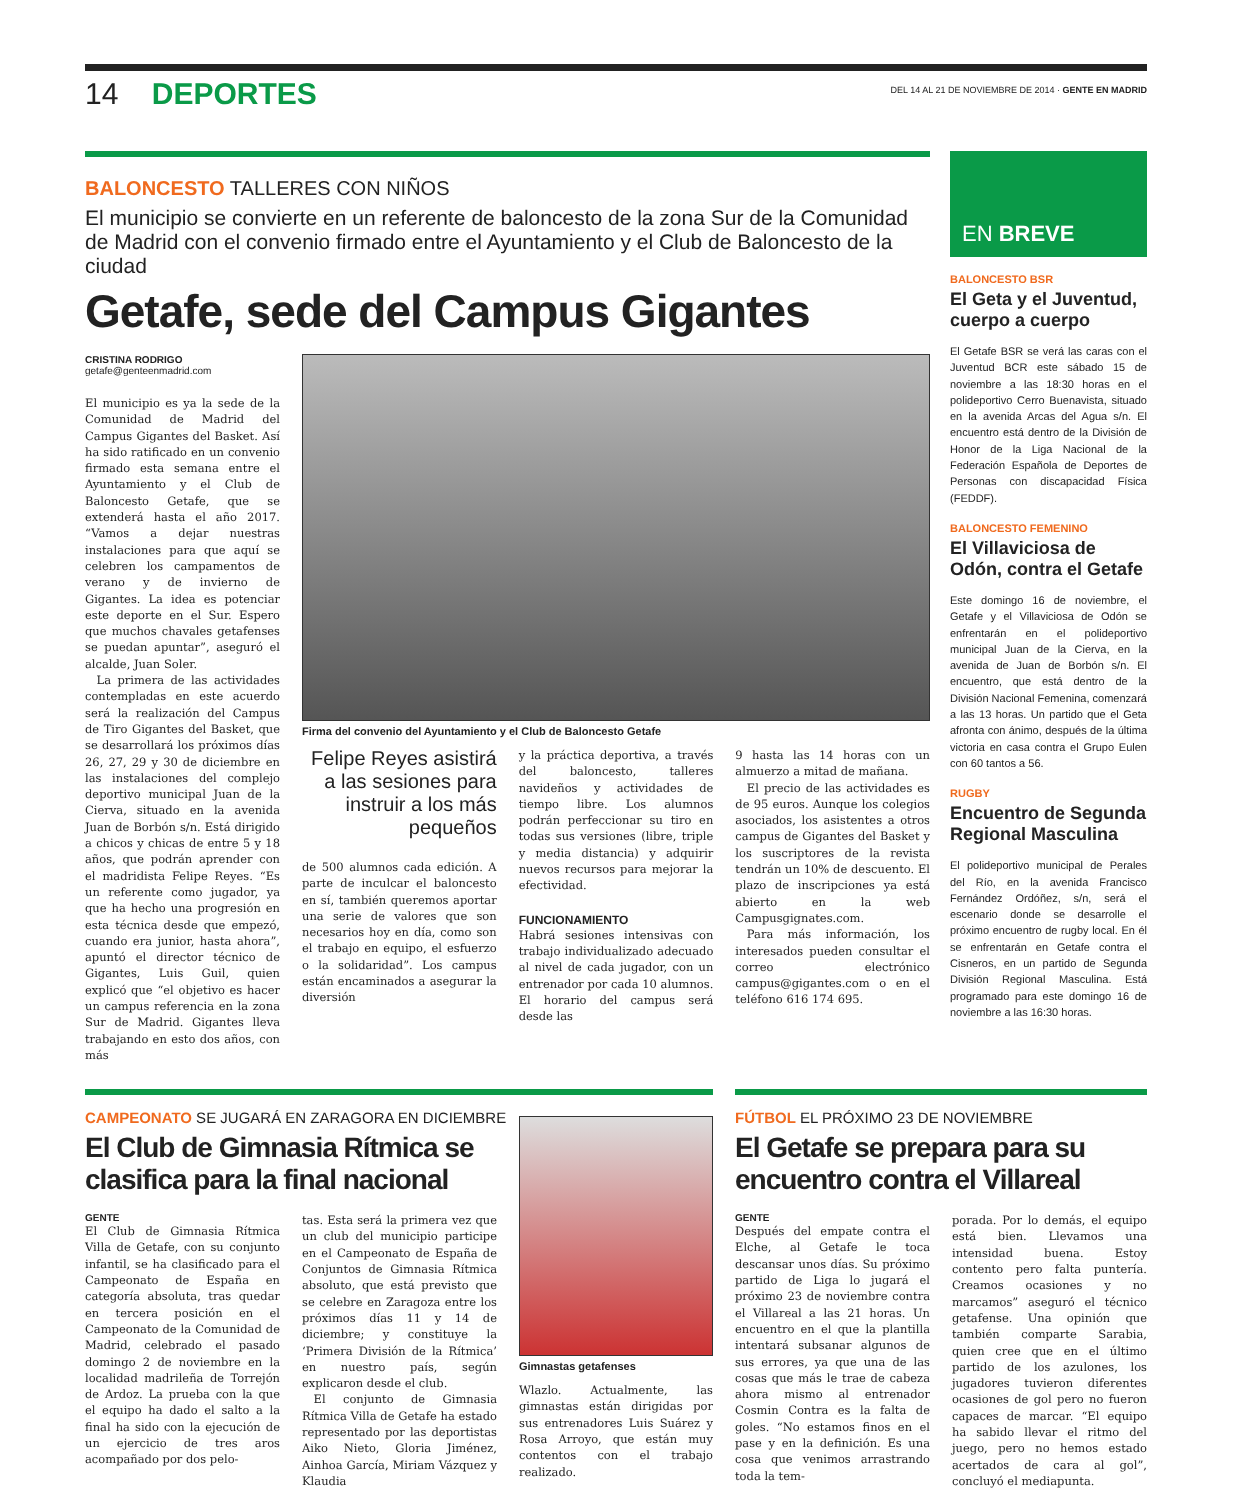14 DEPORTES
DEL 14 AL 21 DE NOVIEMBRE DE 2014 · GENTE EN MADRID
BALONCESTO TALLERES CON NIÑOS
El municipio se convierte en un referente de baloncesto de la zona Sur de la Comunidad de Madrid con el convenio firmado entre el Ayuntamiento y el Club de Baloncesto de la ciudad
Getafe, sede del Campus Gigantes
CRISTINA RODRIGO
getafe@genteenmadrid.com
El municipio es ya la sede de la Comunidad de Madrid del Campus Gigantes del Basket. Así ha sido ratificado en un convenio firmado esta semana entre el Ayuntamiento y el Club de Baloncesto Getafe, que se extenderá hasta el año 2017. “Vamos a dejar nuestras instalaciones para que aquí se celebren los campamentos de verano y de invierno de Gigantes. La idea es potenciar este deporte en el Sur. Espero que muchos chavales getafenses se puedan apuntar”, aseguró el alcalde, Juan Soler.
 La primera de las actividades contempladas en este acuerdo será la realización del Campus de Tiro Gigantes del Basket, que se desarrollará los próximos días 26, 27, 29 y 30 de diciembre en las instalaciones del complejo deportivo municipal Juan de la Cierva, situado en la avenida Juan de Borbón s/n. Está dirigido a chicos y chicas de entre 5 y 18 años, que podrán aprender con el madridista Felipe Reyes. “Es un referente como jugador, ya que ha hecho una progresión en esta técnica desde que empezó, cuando era junior, hasta ahora”, apuntó el director técnico de Gigantes, Luis Guil, quien explicó que “el objetivo es hacer un campus referencia en la zona Sur de Madrid. Gigantes lleva trabajando en esto dos años, con más
Firma del convenio del Ayuntamiento y el Club de Baloncesto Getafe
Felipe Reyes asistirá a las sesiones para instruir a los más pequeños
de 500 alumnos cada edición. A parte de inculcar el baloncesto en sí, también queremos aportar una serie de valores que son necesarios hoy en día, como son el trabajo en equipo, el esfuerzo o la solidaridad”. Los campus están encaminados a asegurar la diversión
y la práctica deportiva, a través del baloncesto, talleres navideños y actividades de tiempo libre. Los alumnos podrán perfeccionar su tiro en todas sus versiones (libre, triple y media distancia) y adquirir nuevos recursos para mejorar la efectividad.
FUNCIONAMIENTO
Habrá sesiones intensivas con trabajo individualizado adecuado al nivel de cada jugador, con un entrenador por cada 10 alumnos. El horario del campus será desde las
9 hasta las 14 horas con un almuerzo a mitad de mañana.
 El precio de las actividades es de 95 euros. Aunque los colegios asociados, los asistentes a otros campus de Gigantes del Basket y los suscriptores de la revista tendrán un 10% de descuento. El plazo de inscripciones ya está abierto en la web Campusgignates.com.
 Para más información, los interesados pueden consultar el correo electrónico campus@gigantes.com o en el teléfono 616 174 695.
EN BREVE
BALONCESTO BSR
El Geta y el Juventud, cuerpo a cuerpo
El Getafe BSR se verá las caras con el Juventud BCR este sábado 15 de noviembre a las 18:30 horas en el polideportivo Cerro Buenavista, situado en la avenida Arcas del Agua s/n. El encuentro está dentro de la División de Honor de la Liga Nacional de la Federación Española de Deportes de Personas con discapacidad Física (FEDDF).
BALONCESTO FEMENINO
El Villaviciosa de Odón, contra el Getafe
Este domingo 16 de noviembre, el Getafe y el Villaviciosa de Odón se enfrentarán en el polideportivo municipal Juan de la Cierva, en la avenida de Juan de Borbón s/n. El encuentro, que está dentro de la División Nacional Femenina, comenzará a las 13 horas. Un partido que el Geta afronta con ánimo, después de la última victoria en casa contra el Grupo Eulen con 60 tantos a 56.
RUGBY
Encuentro de Segunda Regional Masculina
El polideportivo municipal de Perales del Río, en la avenida Francisco Fernández Ordóñez, s/n, será el escenario donde se desarrolle el próximo encuentro de rugby local. En él se enfrentarán en Getafe contra el Cisneros, en un partido de Segunda División Regional Masculina. Está programado para este domingo 16 de noviembre a las 16:30 horas.
CAMPEONATO SE JUGARÁ EN ZARAGORA EN DICIEMBRE
El Club de Gimnasia Rítmica se clasifica para la final nacional
GENTE
El Club de Gimnasia Rítmica Villa de Getafe, con su conjunto infantil, se ha clasificado para el Campeonato de España en categoría absoluta, tras quedar en tercera posición en el Campeonato de la Comunidad de Madrid, celebrado el pasado domingo 2 de noviembre en la localidad madrileña de Torrejón de Ardoz. La prueba con la que el equipo ha dado el salto a la final ha sido con la ejecución de un ejercicio de tres aros acompañado por dos pelo-
tas. Esta será la primera vez que un club del municipio participe en el Campeonato de España de Conjuntos de Gimnasia Rítmica absoluto, que está previsto que se celebre en Zaragoza entre los próximos días 11 y 14 de diciembre; y constituye la ‘Primera División de la Rítmica’ en nuestro país, según explicaron desde el club.
 El conjunto de Gimnasia Rítmica Villa de Getafe ha estado representado por las deportistas Aiko Nieto, Gloria Jiménez, Ainhoa García, Miriam Vázquez y Klaudia
Gimnastas getafenses
Wlazlo. Actualmente, las gimnastas están dirigidas por sus entrenadores Luis Suárez y Rosa Arroyo, que están muy contentos con el trabajo realizado.
FÚTBOL EL PRÓXIMO 23 DE NOVIEMBRE
El Getafe se prepara para su encuentro contra el Villareal
GENTE
Después del empate contra el Elche, al Getafe le toca descansar unos días. Su próximo partido de Liga lo jugará el próximo 23 de noviembre contra el Villareal a las 21 horas. Un encuentro en el que la plantilla intentará subsanar algunos de sus errores, ya que una de las cosas que más le trae de cabeza ahora mismo al entrenador Cosmin Contra es la falta de goles. “No estamos finos en el pase y en la definición. Es una cosa que venimos arrastrando toda la tem-
porada. Por lo demás, el equipo está bien. Llevamos una intensidad buena. Estoy contento pero falta puntería. Creamos ocasiones y no marcamos” aseguró el técnico getafense. Una opinión que también comparte Sarabia, quien cree que en el último partido de los azulones, los jugadores tuvieron diferentes ocasiones de gol pero no fueron capaces de marcar. “El equipo ha sabido llevar el ritmo del juego, pero no hemos estado acertados de cara al gol”, concluyó el mediapunta.